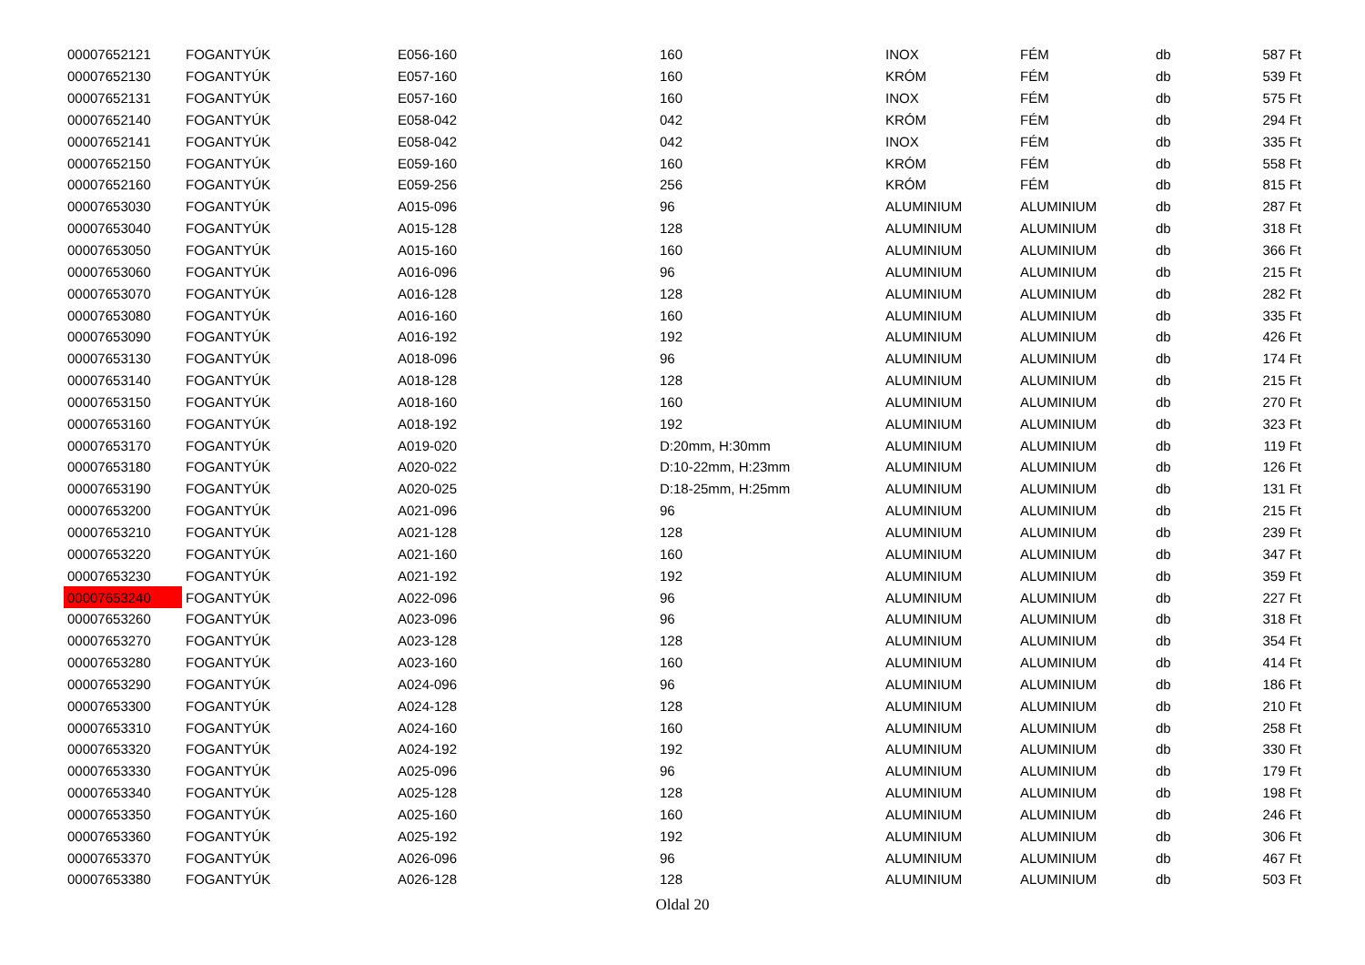| 00007652121 | FOGANTYÚK | E056-160 | 160 | INOX | FÉM | db | 587 Ft |
| 00007652130 | FOGANTYÚK | E057-160 | 160 | KRÓM | FÉM | db | 539 Ft |
| 00007652131 | FOGANTYÚK | E057-160 | 160 | INOX | FÉM | db | 575 Ft |
| 00007652140 | FOGANTYÚK | E058-042 | 042 | KRÓM | FÉM | db | 294 Ft |
| 00007652141 | FOGANTYÚK | E058-042 | 042 | INOX | FÉM | db | 335 Ft |
| 00007652150 | FOGANTYÚK | E059-160 | 160 | KRÓM | FÉM | db | 558 Ft |
| 00007652160 | FOGANTYÚK | E059-256 | 256 | KRÓM | FÉM | db | 815 Ft |
| 00007653030 | FOGANTYÚK | A015-096 | 96 | ALUMINIUM | ALUMINIUM | db | 287 Ft |
| 00007653040 | FOGANTYÚK | A015-128 | 128 | ALUMINIUM | ALUMINIUM | db | 318 Ft |
| 00007653050 | FOGANTYÚK | A015-160 | 160 | ALUMINIUM | ALUMINIUM | db | 366 Ft |
| 00007653060 | FOGANTYÚK | A016-096 | 96 | ALUMINIUM | ALUMINIUM | db | 215 Ft |
| 00007653070 | FOGANTYÚK | A016-128 | 128 | ALUMINIUM | ALUMINIUM | db | 282 Ft |
| 00007653080 | FOGANTYÚK | A016-160 | 160 | ALUMINIUM | ALUMINIUM | db | 335 Ft |
| 00007653090 | FOGANTYÚK | A016-192 | 192 | ALUMINIUM | ALUMINIUM | db | 426 Ft |
| 00007653130 | FOGANTYÚK | A018-096 | 96 | ALUMINIUM | ALUMINIUM | db | 174 Ft |
| 00007653140 | FOGANTYÚK | A018-128 | 128 | ALUMINIUM | ALUMINIUM | db | 215 Ft |
| 00007653150 | FOGANTYÚK | A018-160 | 160 | ALUMINIUM | ALUMINIUM | db | 270 Ft |
| 00007653160 | FOGANTYÚK | A018-192 | 192 | ALUMINIUM | ALUMINIUM | db | 323 Ft |
| 00007653170 | FOGANTYÚK | A019-020 | D:20mm, H:30mm | ALUMINIUM | ALUMINIUM | db | 119 Ft |
| 00007653180 | FOGANTYÚK | A020-022 | D:10-22mm, H:23mm | ALUMINIUM | ALUMINIUM | db | 126 Ft |
| 00007653190 | FOGANTYÚK | A020-025 | D:18-25mm, H:25mm | ALUMINIUM | ALUMINIUM | db | 131 Ft |
| 00007653200 | FOGANTYÚK | A021-096 | 96 | ALUMINIUM | ALUMINIUM | db | 215 Ft |
| 00007653210 | FOGANTYÚK | A021-128 | 128 | ALUMINIUM | ALUMINIUM | db | 239 Ft |
| 00007653220 | FOGANTYÚK | A021-160 | 160 | ALUMINIUM | ALUMINIUM | db | 347 Ft |
| 00007653230 | FOGANTYÚK | A021-192 | 192 | ALUMINIUM | ALUMINIUM | db | 359 Ft |
| 00007653240 | FOGANTYÚK | A022-096 | 96 | ALUMINIUM | ALUMINIUM | db | 227 Ft |
| 00007653260 | FOGANTYÚK | A023-096 | 96 | ALUMINIUM | ALUMINIUM | db | 318 Ft |
| 00007653270 | FOGANTYÚK | A023-128 | 128 | ALUMINIUM | ALUMINIUM | db | 354 Ft |
| 00007653280 | FOGANTYÚK | A023-160 | 160 | ALUMINIUM | ALUMINIUM | db | 414 Ft |
| 00007653290 | FOGANTYÚK | A024-096 | 96 | ALUMINIUM | ALUMINIUM | db | 186 Ft |
| 00007653300 | FOGANTYÚK | A024-128 | 128 | ALUMINIUM | ALUMINIUM | db | 210 Ft |
| 00007653310 | FOGANTYÚK | A024-160 | 160 | ALUMINIUM | ALUMINIUM | db | 258 Ft |
| 00007653320 | FOGANTYÚK | A024-192 | 192 | ALUMINIUM | ALUMINIUM | db | 330 Ft |
| 00007653330 | FOGANTYÚK | A025-096 | 96 | ALUMINIUM | ALUMINIUM | db | 179 Ft |
| 00007653340 | FOGANTYÚK | A025-128 | 128 | ALUMINIUM | ALUMINIUM | db | 198 Ft |
| 00007653350 | FOGANTYÚK | A025-160 | 160 | ALUMINIUM | ALUMINIUM | db | 246 Ft |
| 00007653360 | FOGANTYÚK | A025-192 | 192 | ALUMINIUM | ALUMINIUM | db | 306 Ft |
| 00007653370 | FOGANTYÚK | A026-096 | 96 | ALUMINIUM | ALUMINIUM | db | 467 Ft |
| 00007653380 | FOGANTYÚK | A026-128 | 128 | ALUMINIUM | ALUMINIUM | db | 503 Ft |
Oldal 20